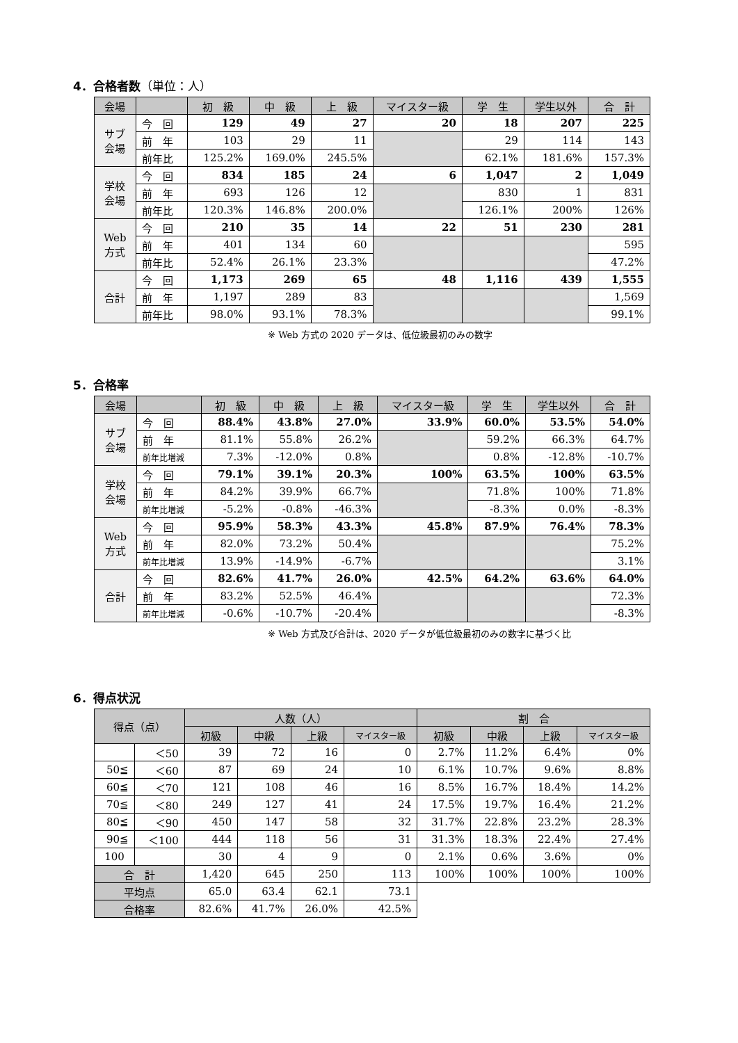4．合格者数（単位：人）
| 会場 | | 初 級 | 中 級 | 上 級 | マイスター級 | 学 生 | 学生以外 | 合 計 |
| --- | --- | --- | --- | --- | --- | --- | --- | --- |
| サブ 会場 | 今 回 | 129 | 49 | 27 | 20 | 18 | 207 | 225 |
| | 前 年 | 103 | 29 | 11 | | 29 | 114 | 143 |
| | 前年比 | 125.2% | 169.0% | 245.5% | | 62.1% | 181.6% | 157.3% |
| 学校 会場 | 今 回 | 834 | 185 | 24 | 6 | 1,047 | 2 | 1,049 |
| | 前 年 | 693 | 126 | 12 | | 830 | 1 | 831 |
| | 前年比 | 120.3% | 146.8% | 200.0% | | 126.1% | 200% | 126% |
| Web 方式 | 今 回 | 210 | 35 | 14 | 22 | 51 | 230 | 281 |
| | 前 年 | 401 | 134 | 60 | | | | 595 |
| | 前年比 | 52.4% | 26.1% | 23.3% | | | | 47.2% |
| 合計 | 今 回 | 1,173 | 269 | 65 | 48 | 1,116 | 439 | 1,555 |
| | 前 年 | 1,197 | 289 | 83 | | | | 1,569 |
| | 前年比 | 98.0% | 93.1% | 78.3% | | | | 99.1% |
※ Web 方式の 2020 データは、低位級最初のみの数字
5．合格率
| 会場 | | 初 級 | 中 級 | 上 級 | マイスター級 | 学 生 | 学生以外 | 合 計 |
| --- | --- | --- | --- | --- | --- | --- | --- | --- |
| サブ 会場 | 今 回 | 88.4% | 43.8% | 27.0% | 33.9% | 60.0% | 53.5% | 54.0% |
| | 前 年 | 81.1% | 55.8% | 26.2% | | 59.2% | 66.3% | 64.7% |
| | 前年比増減 | 7.3% | -12.0% | 0.8% | | 0.8% | -12.8% | -10.7% |
| 学校 会場 | 今 回 | 79.1% | 39.1% | 20.3% | 100% | 63.5% | 100% | 63.5% |
| | 前 年 | 84.2% | 39.9% | 66.7% | | 71.8% | 100% | 71.8% |
| | 前年比増減 | -5.2% | -0.8% | -46.3% | | -8.3% | 0.0% | -8.3% |
| Web 方式 | 今 回 | 95.9% | 58.3% | 43.3% | 45.8% | 87.9% | 76.4% | 78.3% |
| | 前 年 | 82.0% | 73.2% | 50.4% | | | | 75.2% |
| | 前年比増減 | 13.9% | -14.9% | -6.7% | | | | 3.1% |
| 合計 | 今 回 | 82.6% | 41.7% | 26.0% | 42.5% | 64.2% | 63.6% | 64.0% |
| | 前 年 | 83.2% | 52.5% | 46.4% | | | | 72.3% |
| | 前年比増減 | -0.6% | -10.7% | -20.4% | | | | -8.3% |
※ Web 方式及び合計は、2020 データが低位級最初のみの数字に基づく比
6．得点状況
| 得点（点） | | 人数（人） | | | | 割 合 | | | |
| --- | --- | --- | --- | --- | --- | --- | --- | --- | --- |
| | | 初級 | 中級 | 上級 | マイスター級 | 初級 | 中級 | 上級 | マイスター級 |
| | ＜50 | 39 | 72 | 16 | 0 | 2.7% | 11.2% | 6.4% | 0% |
| 50≦ | ＜60 | 87 | 69 | 24 | 10 | 6.1% | 10.7% | 9.6% | 8.8% |
| 60≦ | ＜70 | 121 | 108 | 46 | 16 | 8.5% | 16.7% | 18.4% | 14.2% |
| 70≦ | ＜80 | 249 | 127 | 41 | 24 | 17.5% | 19.7% | 16.4% | 21.2% |
| 80≦ | ＜90 | 450 | 147 | 58 | 32 | 31.7% | 22.8% | 23.2% | 28.3% |
| 90≦ | ＜100 | 444 | 118 | 56 | 31 | 31.3% | 18.3% | 22.4% | 27.4% |
| 100 | | 30 | 4 | 9 | 0 | 2.1% | 0.6% | 3.6% | 0% |
| 合 計 | | 1,420 | 645 | 250 | 113 | 100% | 100% | 100% | 100% |
| 平均点 | | 65.0 | 63.4 | 62.1 | 73.1 | | | | |
| 合格率 | | 82.6% | 41.7% | 26.0% | 42.5% | | | | |